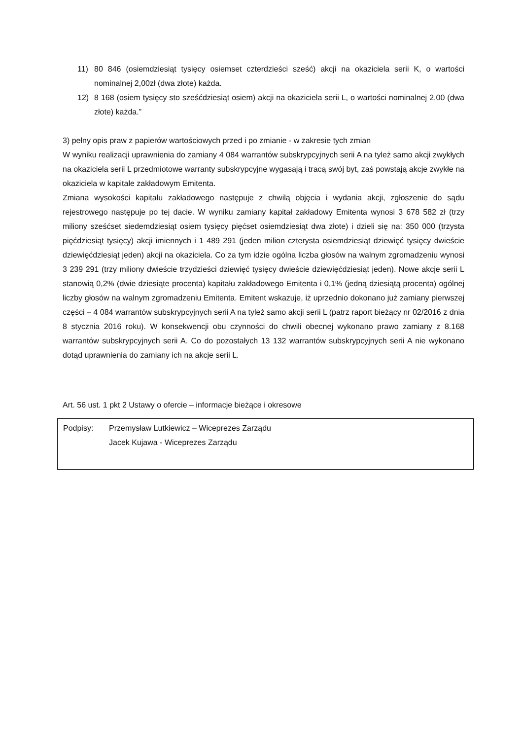11) 80 846 (osiemdziesiąt tysięcy osiemset czterdzieści sześć) akcji na okaziciela serii K, o wartości nominalnej 2,00zł (dwa złote) każda.
12) 8 168 (osiem tysięcy sto sześćdziesiąt osiem) akcji na okaziciela serii L, o wartości nominalnej 2,00 (dwa złote) każda.”
3) pełny opis praw z papierów wartościowych przed i po zmianie - w zakresie tych zmian
W wyniku realizacji uprawnienia do zamiany 4 084 warrantów subskrypcyjnych serii A na tyleż samo akcji zwykłych na okaziciela serii L przedmiotowe warranty subskrypcyjne wygasają i tracą swój byt, zaś powstają akcje zwykłe na okaziciela w kapitale zakładowym Emitenta.
Zmiana wysokości kapitału zakładowego następuje z chwilą objęcia i wydania akcji, zgłoszenie do sądu rejestrowego następuje po tej dacie. W wyniku zamiany kapitał zakładowy Emitenta wynosi 3 678 582 zł (trzy miliony sześćset siedemdziesiąt osiem tysięcy pięćset osiemdziesiąt dwa złote) i dzieli się na: 350 000 (trzysta pięćdziesiąt tysięcy) akcji imiennych i 1 489 291 (jeden milion czterysta osiemdziesiąt dziewięć tysięcy dwieście dziewięćdziesiąt jeden) akcji na okaziciela. Co za tym idzie ogólna liczba głosów na walnym zgromadzeniu wynosi 3 239 291 (trzy miliony dwieście trzydzieści dziewięć tysięcy dwieście dziewięćdziesiąt jeden). Nowe akcje serii L stanowią 0,2% (dwie dziesiąte procenta) kapitału zakładowego Emitenta i 0,1% (jedną dziesiątą procenta) ogólnej liczby głosów na walnym zgromadzeniu Emitenta. Emitent wskazuje, iż uprzednio dokonano już zamiany pierwszej części – 4 084 warrantów subskrypcyjnych serii A na tyleż samo akcji serii L (patrz raport bieżący nr 02/2016 z dnia 8 stycznia 2016 roku). W konsekwencji obu czynności do chwili obecnej wykonano prawo zamiany z 8.168 warrantów subskrypcyjnych serii A. Co do pozostałych 13 132 warrantów subskrypcyjnych serii A nie wykonano dotąd uprawnienia do zamiany ich na akcje serii L.
Art. 56 ust. 1 pkt 2 Ustawy o ofercie – informacje bieżące i okresowe
Podpisy: Przemysław Lutkiewicz – Wiceprezes Zarządu
Jacek Kujawa - Wiceprezes Zarządu